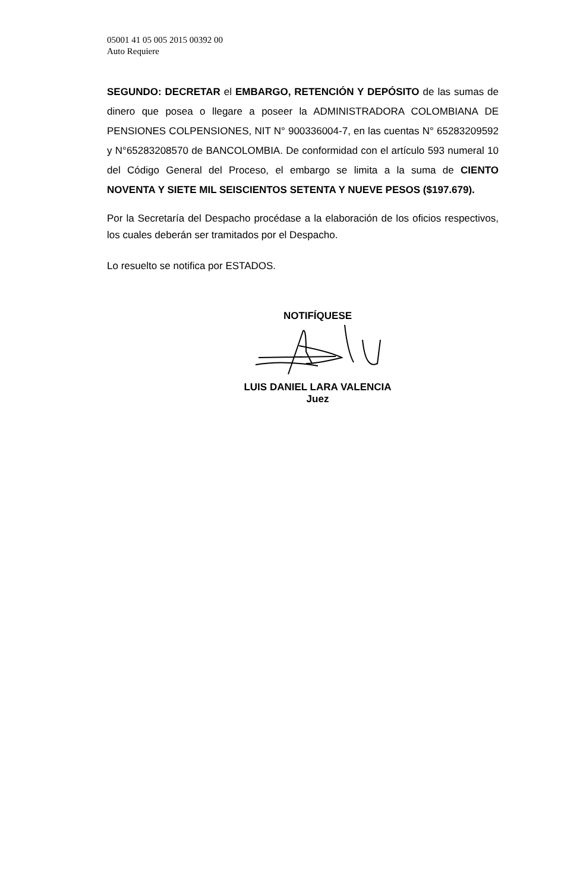05001 41 05 005 2015 00392 00
Auto Requiere
SEGUNDO: DECRETAR el EMBARGO, RETENCIÓN Y DEPÓSITO de las sumas de dinero que posea o llegare a poseer la ADMINISTRADORA COLOMBIANA DE PENSIONES COLPENSIONES, NIT N° 900336004-7, en las cuentas N° 65283209592 y N°65283208570 de BANCOLOMBIA. De conformidad con el artículo 593 numeral 10 del Código General del Proceso, el embargo se limita a la suma de CIENTO NOVENTA Y SIETE MIL SEISCIENTOS SETENTA Y NUEVE PESOS ($197.679).
Por la Secretaría del Despacho procédase a la elaboración de los oficios respectivos, los cuales deberán ser tramitados por el Despacho.
Lo resuelto se notifica por ESTADOS.
NOTIFÍQUESE
LUIS DANIEL LARA VALENCIA
Juez